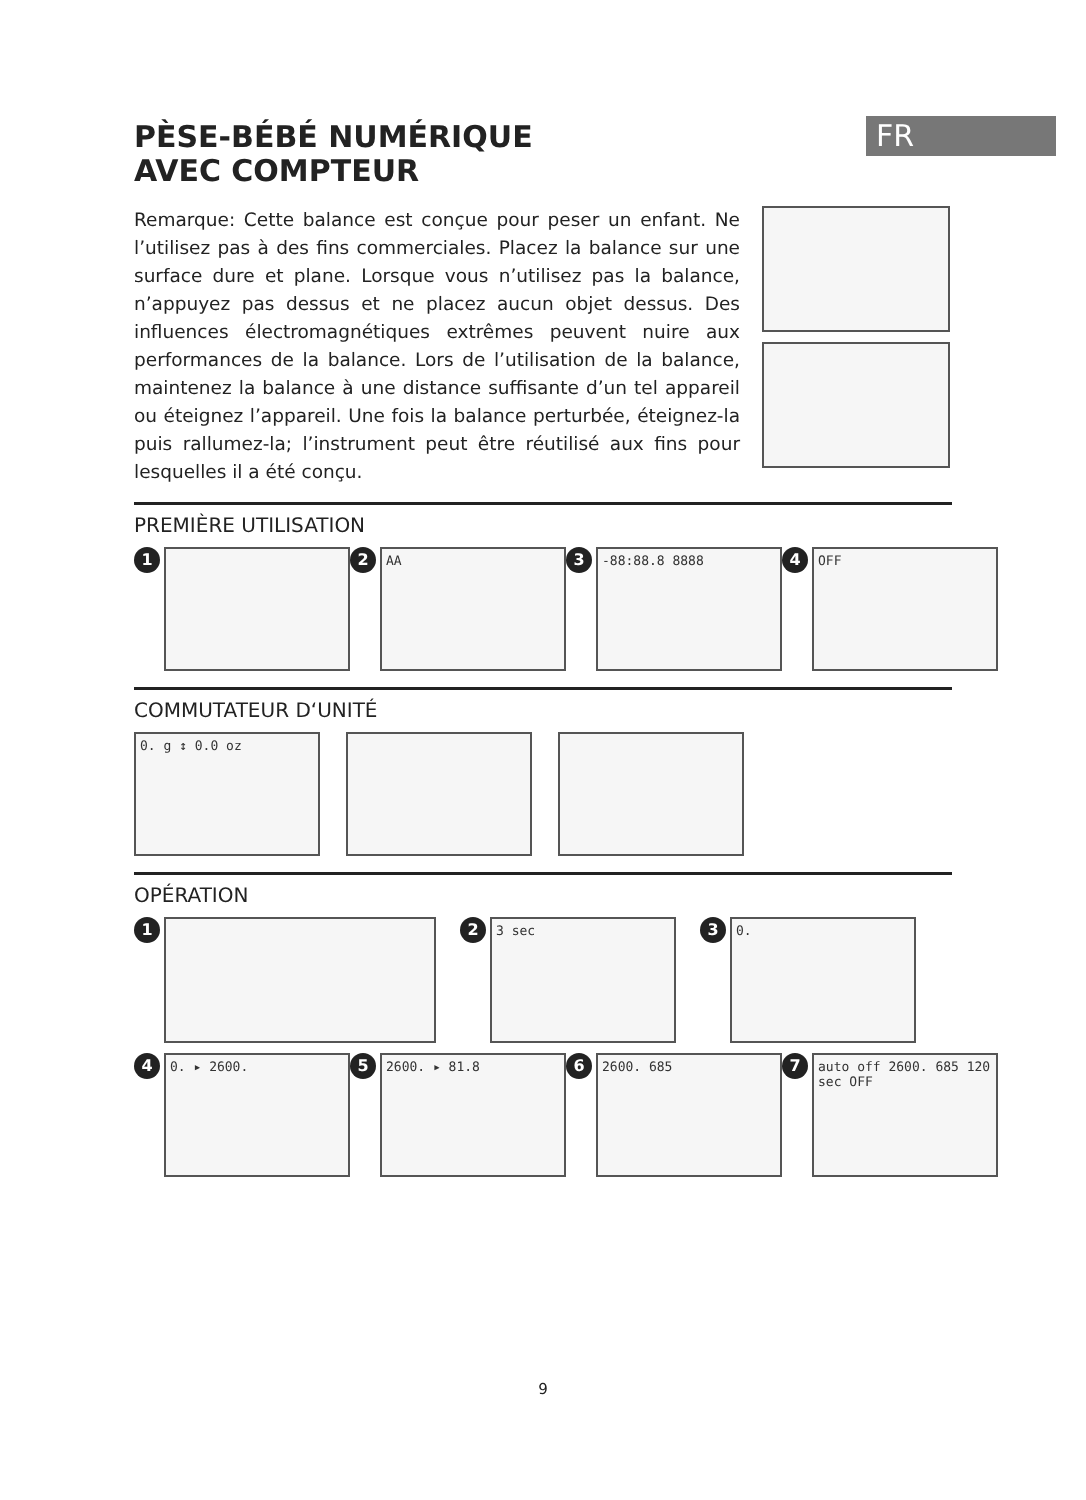FR
PÈSE-BÉBÉ NUMÉRIQUE
AVEC COMPTEUR
Remarque: Cette balance est conçue pour peser un enfant. Ne l’utilisez pas à des fins commerciales. Placez la balance sur une surface dure et plane. Lorsque vous n’utilisez pas la balance, n’appuyez pas dessus et ne placez aucun objet dessus. Des influences électromagnétiques extrêmes peuvent nuire aux performances de la balance. Lors de l’utilisation de la balance, maintenez la balance à une distance suffisante d’un tel appareil ou éteignez l’appareil. Une fois la balance perturbée, éteignez-la puis rallumez-la; l’instrument peut être réutilisé aux fins pour lesquelles il a été conçu.
PREMIÈRE UTILISATION
1 2
AA
3
-88:88.8 8888
4
OFF
COMMUTATEUR D‘UNITÉ
0. g ↕ 0.0 oz
OPÉRATION
1 2
3 sec
3
0.
4
0. ▸ 2600.
5
2600. ▸ 81.8
6
2600. 685
7
auto off 2600. 685 120 sec OFF
9